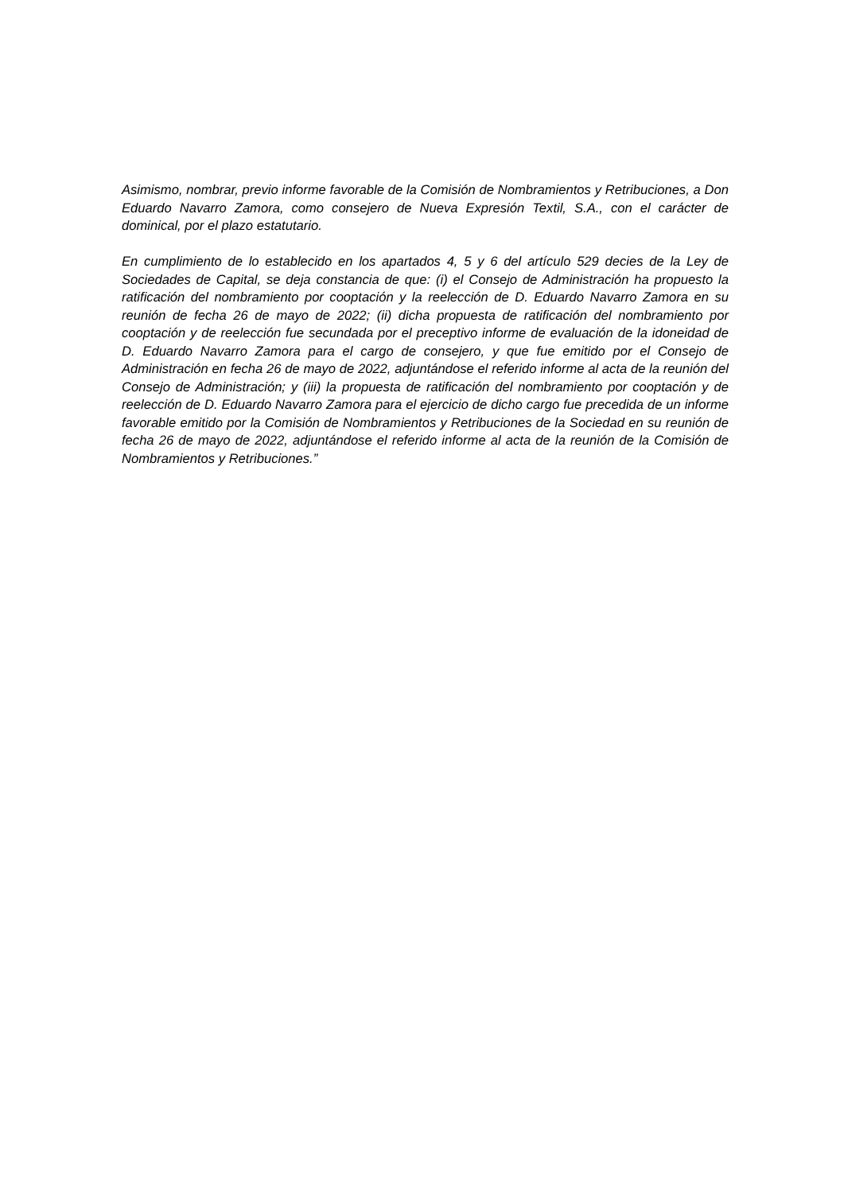Asimismo, nombrar, previo informe favorable de la Comisión de Nombramientos y Retribuciones, a Don Eduardo Navarro Zamora, como consejero de Nueva Expresión Textil, S.A., con el carácter de dominical, por el plazo estatutario.
En cumplimiento de lo establecido en los apartados 4, 5 y 6 del artículo 529 decies de la Ley de Sociedades de Capital, se deja constancia de que: (i) el Consejo de Administración ha propuesto la ratificación del nombramiento por cooptación y la reelección de D. Eduardo Navarro Zamora en su reunión de fecha 26 de mayo de 2022; (ii) dicha propuesta de ratificación del nombramiento por cooptación y de reelección fue secundada por el preceptivo informe de evaluación de la idoneidad de D. Eduardo Navarro Zamora para el cargo de consejero, y que fue emitido por el Consejo de Administración en fecha 26 de mayo de 2022, adjuntándose el referido informe al acta de la reunión del Consejo de Administración; y (iii) la propuesta de ratificación del nombramiento por cooptación y de reelección de D. Eduardo Navarro Zamora para el ejercicio de dicho cargo fue precedida de un informe favorable emitido por la Comisión de Nombramientos y Retribuciones de la Sociedad en su reunión de fecha 26 de mayo de 2022, adjuntándose el referido informe al acta de la reunión de la Comisión de Nombramientos y Retribuciones.”